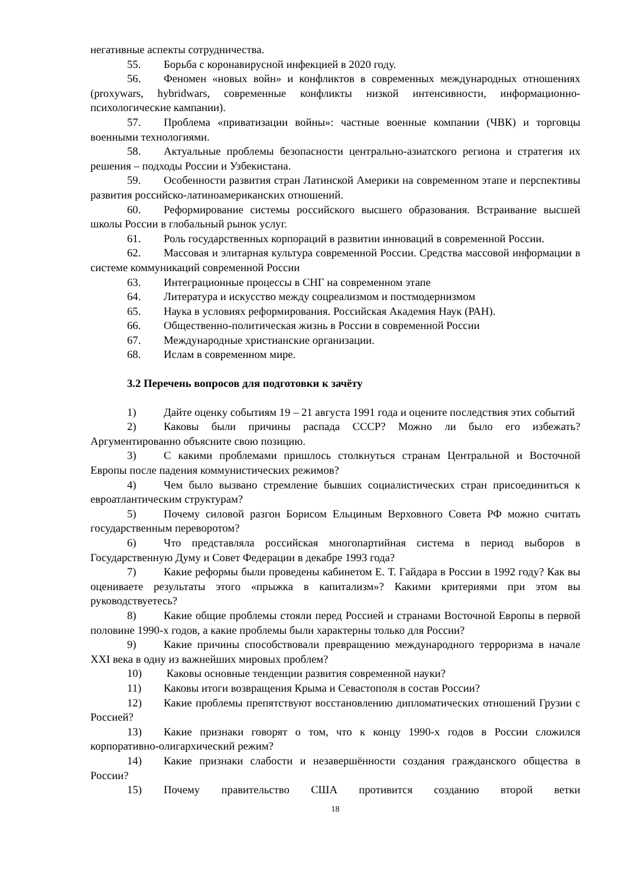негативные аспекты сотрудничества.
55. Борьба с коронавирусной инфекцией в 2020 году.
56. Феномен «новых войн» и конфликтов в современных международных отношениях (proxywars, hybridwars, современные конфликты низкой интенсивности, информационно-психологические кампании).
57. Проблема «приватизации войны»: частные военные компании (ЧВК) и торговцы военными технологиями.
58. Актуальные проблемы безопасности центрально-азиатского региона и стратегия их решения – подходы России и Узбекистана.
59. Особенности развития стран Латинской Америки на современном этапе и перспективы развития российско-латиноамериканских отношений.
60. Реформирование системы российского высшего образования. Встраивание высшей школы России в глобальный рынок услуг.
61. Роль государственных корпораций в развитии инноваций в современной России.
62. Массовая и элитарная культура современной России. Средства массовой информации в системе коммуникаций современной России
63. Интеграционные процессы в СНГ на современном этапе
64. Литература и искусство между соцреализмом и постмодернизмом
65. Наука в условиях реформирования. Российская Академия Наук (РАН).
66. Общественно-политическая жизнь в России в современной России
67. Международные христианские организации.
68. Ислам в современном мире.
3.2 Перечень вопросов для подготовки к зачёту
1) Дайте оценку событиям 19 – 21 августа 1991 года и оцените последствия этих событий
2) Каковы были причины распада СССР? Можно ли было его избежать? Аргументированно объясните свою позицию.
3) С какими проблемами пришлось столкнуться странам Центральной и Восточной Европы после падения коммунистических режимов?
4) Чем было вызвано стремление бывших социалистических стран присоединиться к евроатлантическим структурам?
5) Почему силовой разгон Борисом Ельциным Верховного Совета РФ можно считать государственным переворотом?
6) Что представляла российская многопартийная система в период выборов в Государственную Думу и Совет Федерации в декабре 1993 года?
7) Какие реформы были проведены кабинетом Е. Т. Гайдара в России в 1992 году? Как вы оцениваете результаты этого «прыжка в капитализм»? Какими критериями при этом вы руководствуетесь?
8) Какие общие проблемы стояли перед Россией и странами Восточной Европы в первой половине 1990-х годов, а какие проблемы были характерны только для России?
9) Какие причины способствовали превращению международного терроризма в начале XXI века в одну из важнейших мировых проблем?
10) Каковы основные тенденции развития современной науки?
11) Каковы итоги возвращения Крыма и Севастополя в состав России?
12) Какие проблемы препятствуют восстановлению дипломатических отношений Грузии с Россией?
13) Какие признаки говорят о том, что к концу 1990-х годов в России сложился корпоративно-олигархический режим?
14) Какие признаки слабости и незавершённости создания гражданского общества в России?
15) Почему правительство США противится созданию второй ветки
18